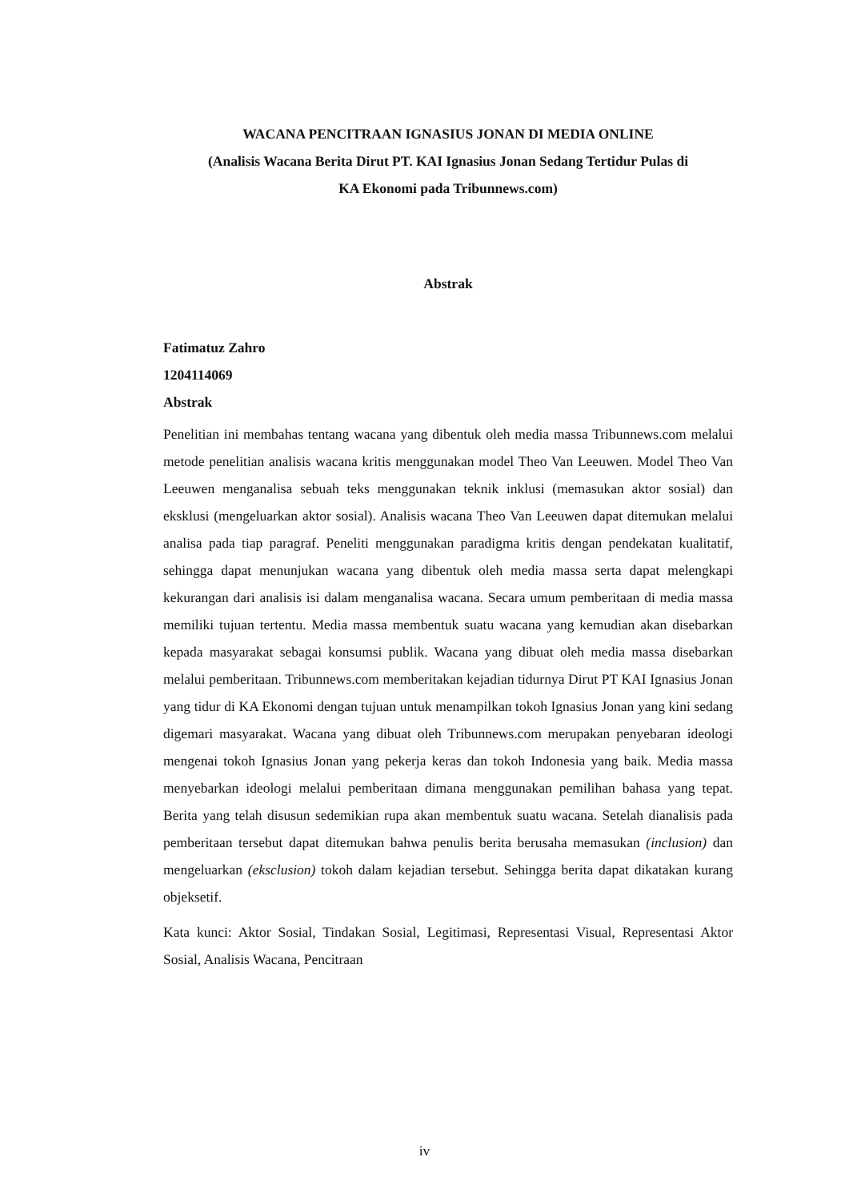WACANA PENCITRAAN IGNASIUS JONAN DI MEDIA ONLINE
(Analisis Wacana Berita Dirut PT. KAI Ignasius Jonan Sedang Tertidur Pulas di
KA Ekonomi pada Tribunnews.com)
Abstrak
Fatimatuz Zahro
1204114069
Abstrak
Penelitian ini membahas tentang wacana yang dibentuk oleh media massa Tribunnews.com melalui metode penelitian analisis wacana kritis menggunakan model Theo Van Leeuwen. Model Theo Van Leeuwen menganalisa sebuah teks menggunakan teknik inklusi (memasukan aktor sosial) dan eksklusi (mengeluarkan aktor sosial). Analisis wacana Theo Van Leeuwen dapat ditemukan melalui analisa pada tiap paragraf. Peneliti menggunakan paradigma kritis dengan pendekatan kualitatif, sehingga dapat menunjukan wacana yang dibentuk oleh media massa serta dapat melengkapi kekurangan dari analisis isi dalam menganalisa wacana. Secara umum pemberitaan di media massa memiliki tujuan tertentu. Media massa membentuk suatu wacana yang kemudian akan disebarkan kepada masyarakat sebagai konsumsi publik. Wacana yang dibuat oleh media massa disebarkan melalui pemberitaan. Tribunnews.com memberitakan kejadian tidurnya Dirut PT KAI Ignasius Jonan yang tidur di KA Ekonomi dengan tujuan untuk menampilkan tokoh Ignasius Jonan yang kini sedang digemari masyarakat. Wacana yang dibuat oleh Tribunnews.com merupakan penyebaran ideologi mengenai tokoh Ignasius Jonan yang pekerja keras dan tokoh Indonesia yang baik. Media massa menyebarkan ideologi melalui pemberitaan dimana menggunakan pemilihan bahasa yang tepat. Berita yang telah disusun sedemikian rupa akan membentuk suatu wacana. Setelah dianalisis pada pemberitaan tersebut dapat ditemukan bahwa penulis berita berusaha memasukan (inclusion) dan mengeluarkan (eksclusion) tokoh dalam kejadian tersebut. Sehingga berita dapat dikatakan kurang objeksetif.
Kata kunci: Aktor Sosial, Tindakan Sosial, Legitimasi, Representasi Visual, Representasi Aktor Sosial, Analisis Wacana, Pencitraan
iv